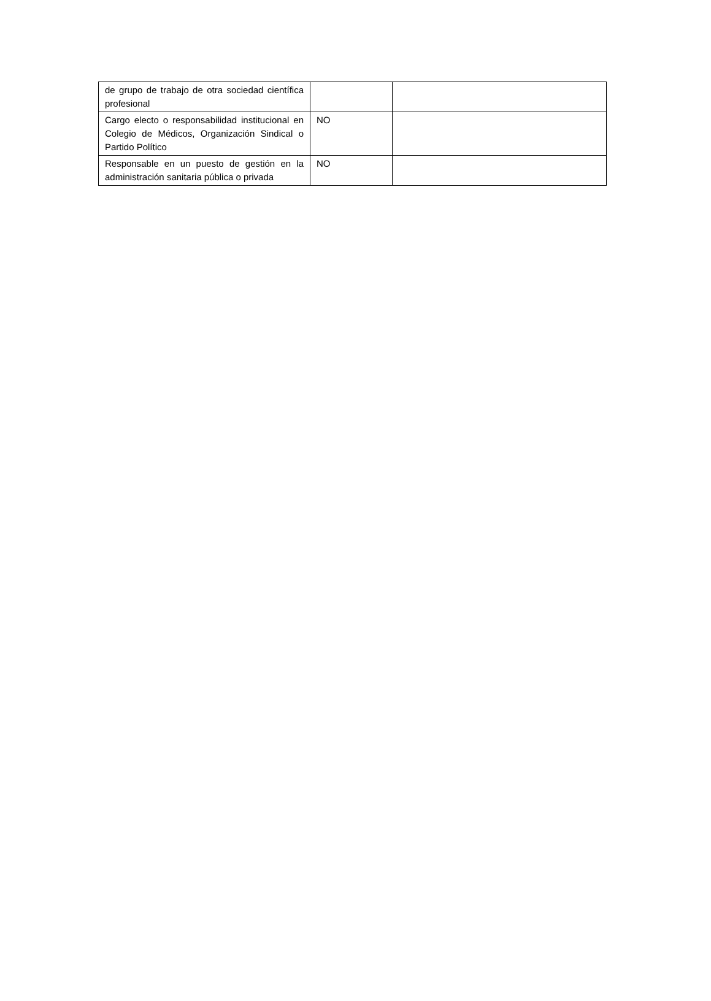| de grupo de trabajo de otra sociedad científica profesional | | |
| Cargo electo o responsabilidad institucional en Colegio de Médicos, Organización Sindical o Partido Político | NO | |
| Responsable en un puesto de gestión en la administración sanitaria pública o privada | NO | |